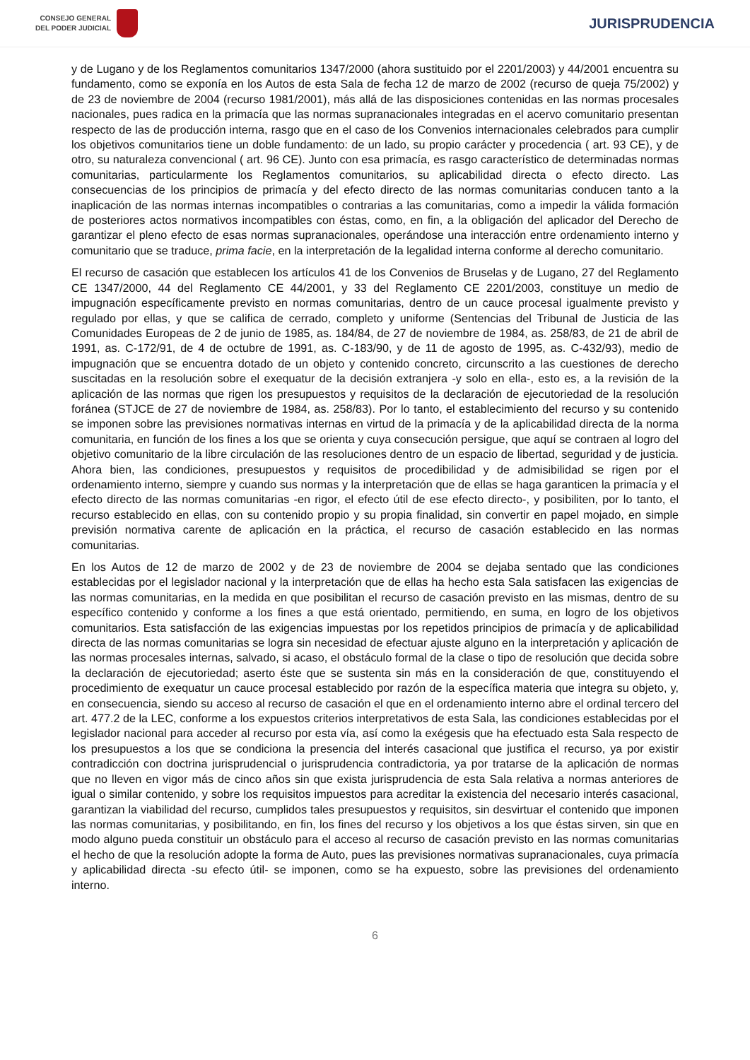CONSEJO GENERAL
DEL PODER JUDICIAL
JURISPRUDENCIA
y de Lugano y de los Reglamentos comunitarios 1347/2000 (ahora sustituido por el 2201/2003) y 44/2001 encuentra su fundamento, como se exponía en los Autos de esta Sala de fecha 12 de marzo de 2002 (recurso de queja 75/2002) y de 23 de noviembre de 2004 (recurso 1981/2001), más allá de las disposiciones contenidas en las normas procesales nacionales, pues radica en la primacía que las normas supranacionales integradas en el acervo comunitario presentan respecto de las de producción interna, rasgo que en el caso de los Convenios internacionales celebrados para cumplir los objetivos comunitarios tiene un doble fundamento: de un lado, su propio carácter y procedencia ( art. 93 CE), y de otro, su naturaleza convencional ( art. 96 CE). Junto con esa primacía, es rasgo característico de determinadas normas comunitarias, particularmente los Reglamentos comunitarios, su aplicabilidad directa o efecto directo. Las consecuencias de los principios de primacía y del efecto directo de las normas comunitarias conducen tanto a la inaplicación de las normas internas incompatibles o contrarias a las comunitarias, como a impedir la válida formación de posteriores actos normativos incompatibles con éstas, como, en fin, a la obligación del aplicador del Derecho de garantizar el pleno efecto de esas normas supranacionales, operándose una interacción entre ordenamiento interno y comunitario que se traduce, prima facie, en la interpretación de la legalidad interna conforme al derecho comunitario.
El recurso de casación que establecen los artículos 41 de los Convenios de Bruselas y de Lugano, 27 del Reglamento CE 1347/2000, 44 del Reglamento CE 44/2001, y 33 del Reglamento CE 2201/2003, constituye un medio de impugnación específicamente previsto en normas comunitarias, dentro de un cauce procesal igualmente previsto y regulado por ellas, y que se califica de cerrado, completo y uniforme (Sentencias del Tribunal de Justicia de las Comunidades Europeas de 2 de junio de 1985, as. 184/84, de 27 de noviembre de 1984, as. 258/83, de 21 de abril de 1991, as. C-172/91, de 4 de octubre de 1991, as. C-183/90, y de 11 de agosto de 1995, as. C-432/93), medio de impugnación que se encuentra dotado de un objeto y contenido concreto, circunscrito a las cuestiones de derecho suscitadas en la resolución sobre el exequatur de la decisión extranjera -y solo en ella-, esto es, a la revisión de la aplicación de las normas que rigen los presupuestos y requisitos de la declaración de ejecutoriedad de la resolución foránea (STJCE de 27 de noviembre de 1984, as. 258/83). Por lo tanto, el establecimiento del recurso y su contenido se imponen sobre las previsiones normativas internas en virtud de la primacía y de la aplicabilidad directa de la norma comunitaria, en función de los fines a los que se orienta y cuya consecución persigue, que aquí se contraen al logro del objetivo comunitario de la libre circulación de las resoluciones dentro de un espacio de libertad, seguridad y de justicia. Ahora bien, las condiciones, presupuestos y requisitos de procedibilidad y de admisibilidad se rigen por el ordenamiento interno, siempre y cuando sus normas y la interpretación que de ellas se haga garanticen la primacía y el efecto directo de las normas comunitarias -en rigor, el efecto útil de ese efecto directo-, y posibiliten, por lo tanto, el recurso establecido en ellas, con su contenido propio y su propia finalidad, sin convertir en papel mojado, en simple previsión normativa carente de aplicación en la práctica, el recurso de casación establecido en las normas comunitarias.
En los Autos de 12 de marzo de 2002 y de 23 de noviembre de 2004 se dejaba sentado que las condiciones establecidas por el legislador nacional y la interpretación que de ellas ha hecho esta Sala satisfacen las exigencias de las normas comunitarias, en la medida en que posibilitan el recurso de casación previsto en las mismas, dentro de su específico contenido y conforme a los fines a que está orientado, permitiendo, en suma, en logro de los objetivos comunitarios. Esta satisfacción de las exigencias impuestas por los repetidos principios de primacía y de aplicabilidad directa de las normas comunitarias se logra sin necesidad de efectuar ajuste alguno en la interpretación y aplicación de las normas procesales internas, salvado, si acaso, el obstáculo formal de la clase o tipo de resolución que decida sobre la declaración de ejecutoriedad; aserto éste que se sustenta sin más en la consideración de que, constituyendo el procedimiento de exequatur un cauce procesal establecido por razón de la específica materia que integra su objeto, y, en consecuencia, siendo su acceso al recurso de casación el que en el ordenamiento interno abre el ordinal tercero del art. 477.2 de la LEC, conforme a los expuestos criterios interpretativos de esta Sala, las condiciones establecidas por el legislador nacional para acceder al recurso por esta vía, así como la exégesis que ha efectuado esta Sala respecto de los presupuestos a los que se condiciona la presencia del interés casacional que justifica el recurso, ya por existir contradicción con doctrina jurisprudencial o jurisprudencia contradictoria, ya por tratarse de la aplicación de normas que no lleven en vigor más de cinco años sin que exista jurisprudencia de esta Sala relativa a normas anteriores de igual o similar contenido, y sobre los requisitos impuestos para acreditar la existencia del necesario interés casacional, garantizan la viabilidad del recurso, cumplidos tales presupuestos y requisitos, sin desvirtuar el contenido que imponen las normas comunitarias, y posibilitando, en fin, los fines del recurso y los objetivos a los que éstas sirven, sin que en modo alguno pueda constituir un obstáculo para el acceso al recurso de casación previsto en las normas comunitarias el hecho de que la resolución adopte la forma de Auto, pues las previsiones normativas supranacionales, cuya primacía y aplicabilidad directa -su efecto útil- se imponen, como se ha expuesto, sobre las previsiones del ordenamiento interno.
6